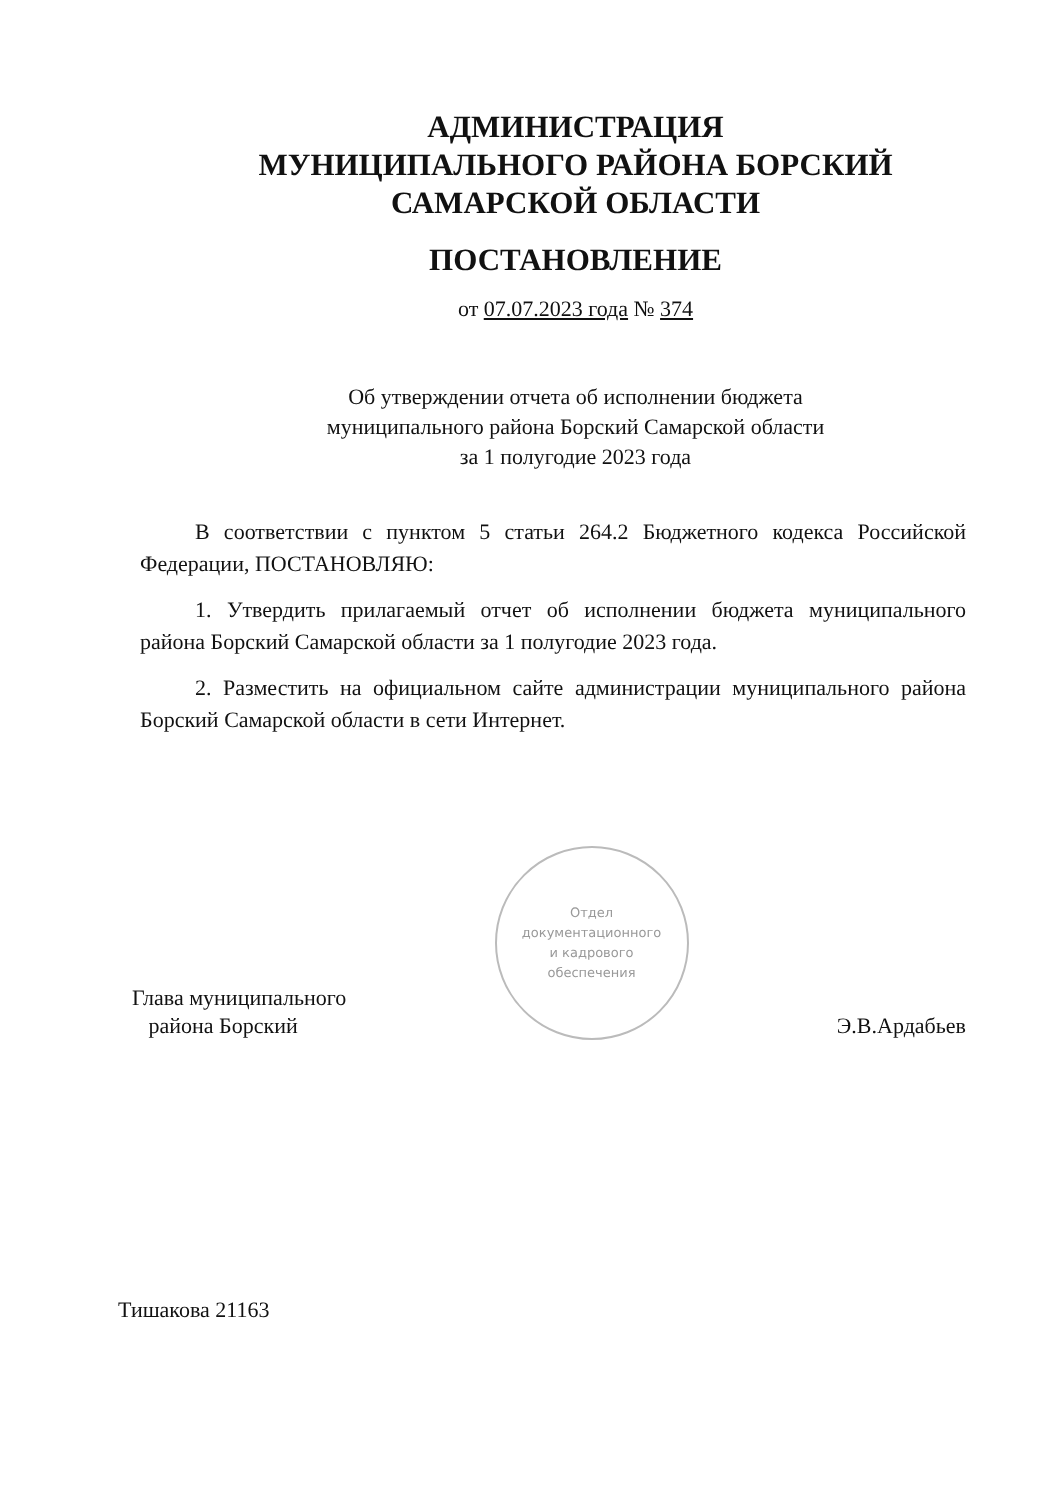АДМИНИСТРАЦИЯ
МУНИЦИПАЛЬНОГО РАЙОНА БОРСКИЙ
САМАРСКОЙ ОБЛАСТИ
ПОСТАНОВЛЕНИЕ
от 07.07.2023 года № 374
Об утверждении отчета об исполнении бюджета
муниципального района Борский Самарской области
за 1 полугодие 2023 года
В соответствии с пунктом 5 статьи 264.2 Бюджетного кодекса Российской Федерации, ПОСТАНОВЛЯЮ:
1. Утвердить прилагаемый отчет об исполнении бюджета муниципального района Борский Самарской области за 1 полугодие 2023 года.
2. Разместить на официальном сайте администрации муниципального района Борский Самарской области в сети Интернет.
Глава муниципального
района Борский
Отдел
документационного
и кадрового
обеспечения
Э.В.Ардабьев
Тишакова 21163